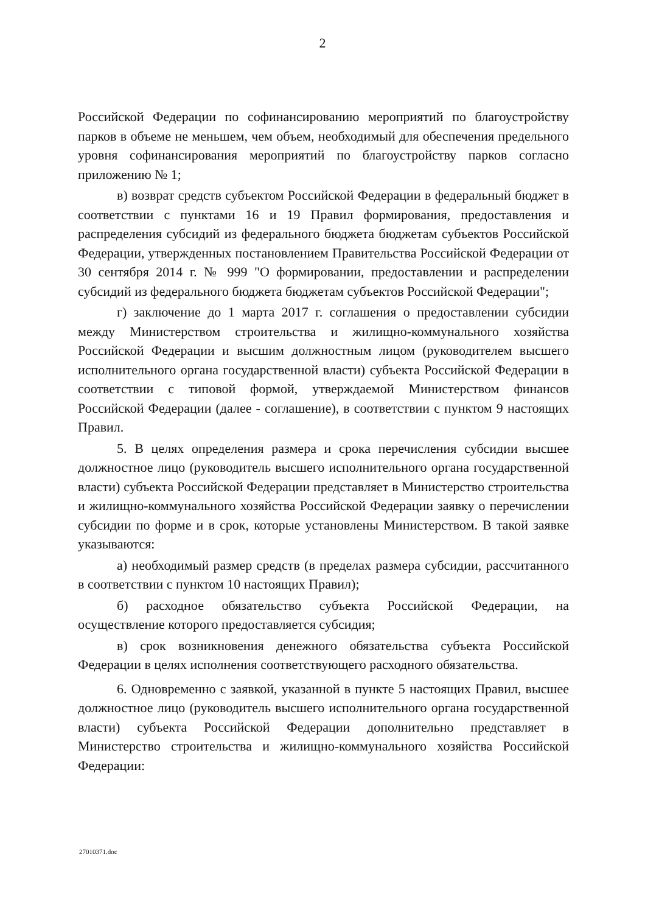2
Российской Федерации по софинансированию мероприятий по благоустройству парков в объеме не меньшем, чем объем, необходимый для обеспечения предельного уровня софинансирования мероприятий по благоустройству парков согласно приложению № 1;
в) возврат средств субъектом Российской Федерации в федеральный бюджет в соответствии с пунктами 16 и 19 Правил формирования, предоставления и распределения субсидий из федерального бюджета бюджетам субъектов Российской Федерации, утвержденных постановлением Правительства Российской Федерации от 30 сентября 2014 г. № 999 "О формировании, предоставлении и распределении субсидий из федерального бюджета бюджетам субъектов Российской Федерации";
г) заключение до 1 марта 2017 г. соглашения о предоставлении субсидии между Министерством строительства и жилищно-коммунального хозяйства Российской Федерации и высшим должностным лицом (руководителем высшего исполнительного органа государственной власти) субъекта Российской Федерации в соответствии с типовой формой, утверждаемой Министерством финансов Российской Федерации (далее - соглашение), в соответствии с пунктом 9 настоящих Правил.
5. В целях определения размера и срока перечисления субсидии высшее должностное лицо (руководитель высшего исполнительного органа государственной власти) субъекта Российской Федерации представляет в Министерство строительства и жилищно-коммунального хозяйства Российской Федерации заявку о перечислении субсидии по форме и в срок, которые установлены Министерством. В такой заявке указываются:
а) необходимый размер средств (в пределах размера субсидии, рассчитанного в соответствии с пунктом 10 настоящих Правил);
б) расходное обязательство субъекта Российской Федерации, на осуществление которого предоставляется субсидия;
в) срок возникновения денежного обязательства субъекта Российской Федерации в целях исполнения соответствующего расходного обязательства.
6. Одновременно с заявкой, указанной в пункте 5 настоящих Правил, высшее должностное лицо (руководитель высшего исполнительного органа государственной власти) субъекта Российской Федерации дополнительно представляет в Министерство строительства и жилищно-коммунального хозяйства Российской Федерации:
27010371.doc